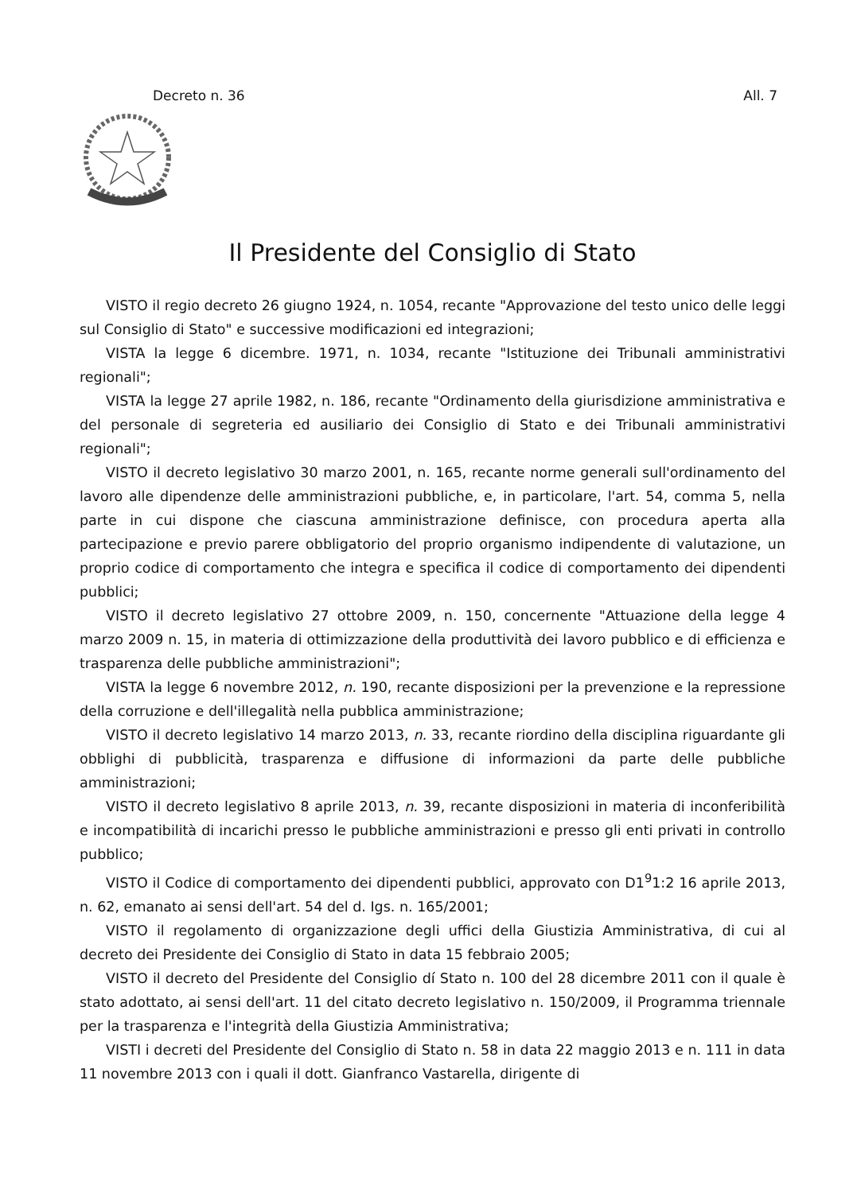Decreto n. 36 All. 7
Il Presidente del Consiglio di Stato
VISTO il regio decreto 26 giugno 1924, n. 1054, recante "Approvazione del testo unico delle leggi sul Consiglio di Stato" e successive modificazioni ed integrazioni;
VISTA la legge 6 dicembre. 1971, n. 1034, recante "Istituzione dei Tribunali amministrativi regionali";
VISTA la legge 27 aprile 1982, n. 186, recante "Ordinamento della giurisdizione amministrativa e del personale di segreteria ed ausiliario dei Consiglio di Stato e dei Tribunali amministrativi regionali";
VISTO il decreto legislativo 30 marzo 2001, n. 165, recante norme generali sull'ordinamento del lavoro alle dipendenze delle amministrazioni pubbliche, e, in particolare, l'art. 54, comma 5, nella parte in cui dispone che ciascuna amministrazione definisce, con procedura aperta alla partecipazione e previo parere obbligatorio del proprio organismo indipendente di valutazione, un proprio codice di comportamento che integra e specifica il codice di comportamento dei dipendenti pubblici;
VISTO il decreto legislativo 27 ottobre 2009, n. 150, concernente "Attuazione della legge 4 marzo 2009 n. 15, in materia di ottimizzazione della produttività dei lavoro pubblico e di efficienza e trasparenza delle pubbliche amministrazioni";
VISTA la legge 6 novembre 2012, n. 190, recante disposizioni per la prevenzione e la repressione della corruzione e dell'illegalità nella pubblica amministrazione;
VISTO il decreto legislativo 14 marzo 2013, n. 33, recante riordino della disciplina riguardante gli obblighi di pubblicità, trasparenza e diffusione di informazioni da parte delle pubbliche amministrazioni;
VISTO il decreto legislativo 8 aprile 2013, n. 39, recante disposizioni in materia di inconferibilità e incompatibilità di incarichi presso le pubbliche amministrazioni e presso gli enti privati in controllo pubblico;
VISTO il Codice di comportamento dei dipendenti pubblici, approvato con D1<sup>9</sup>1:2 16 aprile 2013, n. 62, emanato ai sensi dell'art. 54 del d. Igs. n. 165/2001;
VISTO il regolamento di organizzazione degli uffici della Giustizia Amministrativa, di cui al decreto dei Presidente dei Consiglio di Stato in data 15 febbraio 2005;
VISTO il decreto del Presidente del Consiglio dí Stato n. 100 del 28 dicembre 2011 con il quale è stato adottato, ai sensi dell'art. 11 del citato decreto legislativo n. 150/2009, il Programma triennale per la trasparenza e l'integrità della Giustizia Amministrativa;
VISTI i decreti del Presidente del Consiglio di Stato n. 58 in data 22 maggio 2013 e n. 111 in data 11 novembre 2013 con i quali il dott. Gianfranco Vastarella, dirigente di